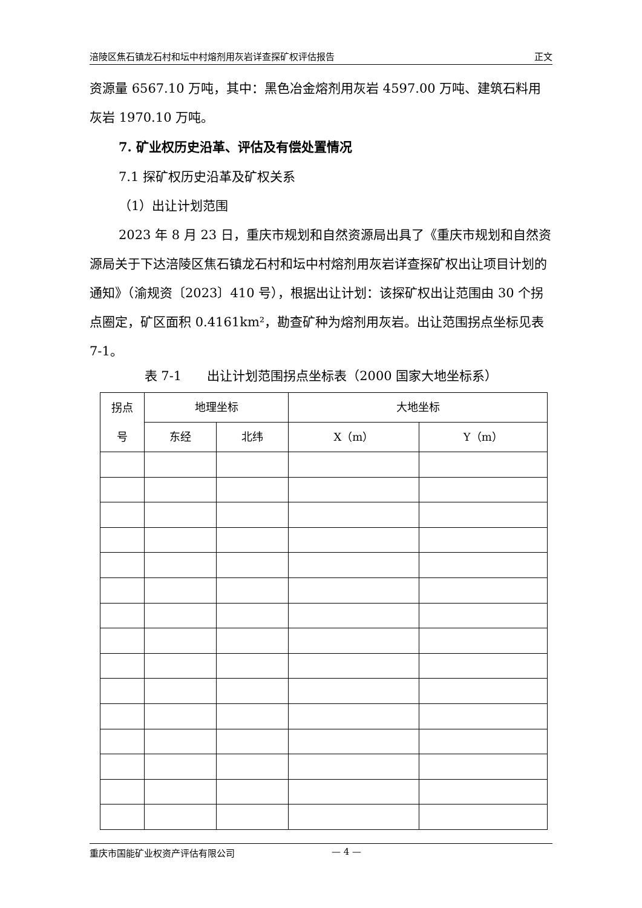涪陵区焦石镇龙石村和坛中村熔剂用灰岩详查探矿权评估报告 正文
资源量 6567.10 万吨，其中：黑色冶金熔剂用灰岩 4597.00 万吨、建筑石料用灰岩 1970.10 万吨。
7. 矿业权历史沿革、评估及有偿处置情况
7.1 探矿权历史沿革及矿权关系
（1）出让计划范围
2023 年 8 月 23 日，重庆市规划和自然资源局出具了《重庆市规划和自然资源局关于下达涪陵区焦石镇龙石村和坛中村熔剂用灰岩详查探矿权出让项目计划的通知》（渝规资〔2023〕410 号），根据出让计划：该探矿权出让范围由 30 个拐点圈定，矿区面积 0.4161km²，勘查矿种为熔剂用灰岩。出让范围拐点坐标见表 7-1。
表 7-1　　出让计划范围拐点坐标表（2000 国家大地坐标系）
| 拐点 号 | 地理坐标 | | 大地坐标 | |
| --- | --- | --- | --- | --- |
| | 东经 | 北纬 | X（m） | Y（m） |
重庆市国能矿业权资产评估有限公司 — 4 —